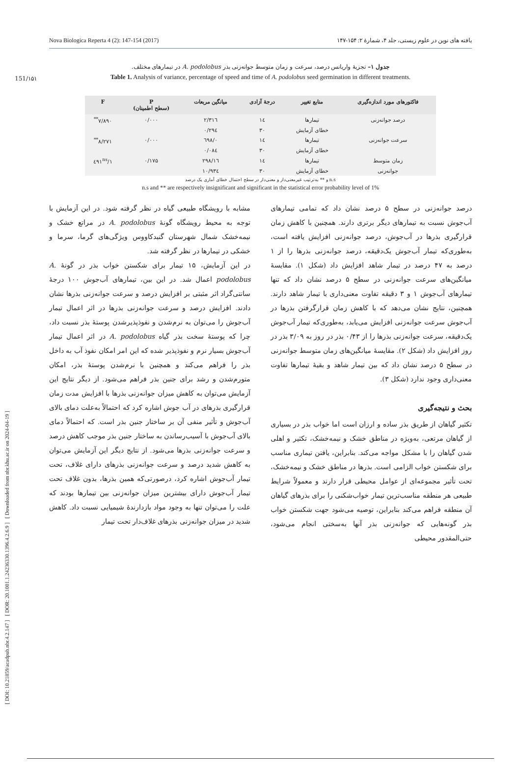151/۱۵۱
Nova Biologica Reperta 4 (2): 147-154 (2017) یافته های نوین در علوم زیستی، جلد ۴، شمارهٔ ۲: ۱۵۴-۱۴۷
[ DOI: 10.21859/acadpub.nbr.4.2.147 ] [ DOR: 20.1001.1.24236330.1396.4.2.6.9 ] [ Downloaded from nbr.khu.ac.ir on 2024-04-19 ]
جدول ۱– تجزیهٔ واریانس درصد، سرعت و زمان متوسط جوانه‌زنی بذر A. podolobus در تیمارهای مختلف.
Table 1. Analysis of variance, percentage of speed and time of A. podolobus seed germination in different treatments.
| فاکتورهای مورد اندازه‌گیری | منابع تغییر | درجهٔ آزادی | میانگین مربعات | P (سطح اطمینان) | F |
| --- | --- | --- | --- | --- | --- |
| درصد جوانه‌زنی | تیمارها | ۱٤ | ۲/۳۱٦ | ۰/۰۰۰ | ۷/۸۹۰<sup>**</sup> |
| | خطای آزمایش | ۳۰ | ۰/۲۹٤ | | |
| سرعت جوانه‌زنی | تیمارها | ۱٤ | ۰/٦۹۸ | ۰/۰۰۰ | ۸/۲۷۱<sup>**</sup> |
| | خطای آزمایش | ۳۰ | ۰/۰۸٤ | | |
| زمان متوسط | تیمارها | ۱٤ | ۱٦/۲۹۸ | ۰/۱۷۵ | ۱/٤۹۱<sup>ns</sup> |
| جوانه‌زنی | خطای آزمایش | ۳۰ | ۱۰/۹۳٤ | | |
n.s و ** به‌ترتیب غیرمعنی‌دار و معنی‌دار در سطح احتمال خطای آماری یک درصد
n.s and ** are respectively insignificant and significant in the statistical error probability level of 1%
درصد جوانه‌زنی در سطح ۵ درصد نشان داد که تمامی تیمارهای آب‌جوش نسبت به تیمارهای دیگر برتری دارند. همچنین با کاهش زمان قرارگیری بذرها در آب‌جوش، درصد جوانه‌زنی افزایش یافته است، به‌طوری‌که تیمار آب‌جوش یک‌دقیقه، درصد جوانه‌زنی بذرها را از ۱ درصد به ۴۷ درصد در تیمار شاهد افزایش داد (شکل ۱). مقایسهٔ میانگین‌های سرعت جوانه‌زنی در سطح ۵ درصد نشان داد که تنها تیمارهای آب‌جوش ۱ و ۳ دقیقه تفاوت معنی‌داری با تیمار شاهد دارند. همچنین، نتایج نشان می‌دهد که با کاهش زمان قرارگرفتن بذرها در آب‌جوش سرعت جوانه‌زنی افزایش می‌یابد، به‌طوری‌که تیمار آب‌جوش یک‌دقیقه، سرعت جوانه‌زنی بذرها را از ۰/۴۳ بذر در روز به ۳/۰۹ بذر در روز افزایش داد (شکل ۲). مقایسهٔ میانگین‌های زمان متوسط جوانه‌زنی در سطح ۵ درصد نشان داد که بین تیمار شاهد و بقیهٔ تیمارها تفاوت معنی‌داری وجود ندارد (شکل ۳).
بحث و نتیجه‌گیری
تکثیر گیاهان از طریق بذر ساده و ارزان است اما خواب بذر در بسیاری از گیاهان مرتعی، به‌ویژه در مناطق خشک و نیمه‌خشک، تکثیر و اهلی شدن گیاهان را با مشکل مواجه می‌کند. بنابراین، یافتن تیماری مناسب برای شکستن خواب الزامی است. بذرها در مناطق خشک و نیمه‌خشک، تحت تأثیر مجموعه‌ای از عوامل محیطی قرار دارند و معمولاً شرایط طبیعی هر منطقه مناسب‌ترین تیمار خواب‌شکنی را برای بذرهای گیاهان آن منطقه فراهم می‌کند بنابراین، توصیه می‌شود جهت شکستن خواب بذر گونه‌هایی که جوانه‌زنی بذر آنها به‌سختی انجام می‌شود، حتی‌المقدور محیطی
مشابه با رویشگاه طبیعی گیاه در نظر گرفته شود. در این آزمایش با توجه به محیط رویشگاه گونهٔ A. podolobus در مراتع خشک و نیمه‌خشک شمال شهرستان گنبدکاووس ویژگی‌های گرما، سرما و خشکی در تیمارها در نظر گرفته شد.
در این آزمایش، ۱۵ تیمار برای شکستن خواب بذر در گونهٔ A. podolobus اعمال شد. در این بین، تیمارهای آب‌جوش ۱۰۰ درجهٔ سانتی‌گراد اثر مثبتی بر افزایش درصد و سرعت جوانه‌زنی بذرها نشان دادند. افزایش درصد و سرعت جوانه‌زنی بذرها در اثر اعمال تیمار آب‌جوش را می‌توان به نرم‌شدن و نفوذپذیرشدن پوستهٔ بذر نسبت داد، چرا که پوستهٔ سخت بذر گیاه A. podolobus در اثر اعمال تیمار آب‌جوش بسیار نرم و نفوذپذیر شده که این امر امکان نفوذ آب به داخل بذر را فراهم می‌کند و همچنین با نرم‌شدن پوستهٔ بذر، امکان متورم‌شدن و رشد برای جنین بذر فراهم می‌شود. از دیگر نتایج این آزمایش می‌توان به کاهش میزان جوانه‌زنی بذرها با افزایش مدت زمان قرارگیری بذرهای در آب جوش اشاره کرد که احتمالاً به‌علت دمای بالای آب‌جوش و تأثیر منفی آن بر ساختار جنین بذر است. که احتمالاً دمای بالای آب‌جوش با آسیب‌رساندن به ساختار جنین بذر موجب کاهش درصد و سرعت جوانه‌زنی بذرها می‌شود. از نتایج دیگر این آزمایش می‌توان به کاهش شدید درصد و سرعت جوانه‌زنی بذرهای دارای غلاف، تحت تیمار آب‌جوش اشاره کرد، درصورتی‌که همین بذرها، بدون غلاف تحت تیمار آب‌جوش دارای بیشترین میزان جوانه‌زنی بین تیمارها بودند که علت را می‌توان تنها به وجود مواد بازدارندهٔ شیمیایی نسبت داد. کاهش شدید در میزان جوانه‌زنی بذرهای غلاف‌دار تحت تیمار